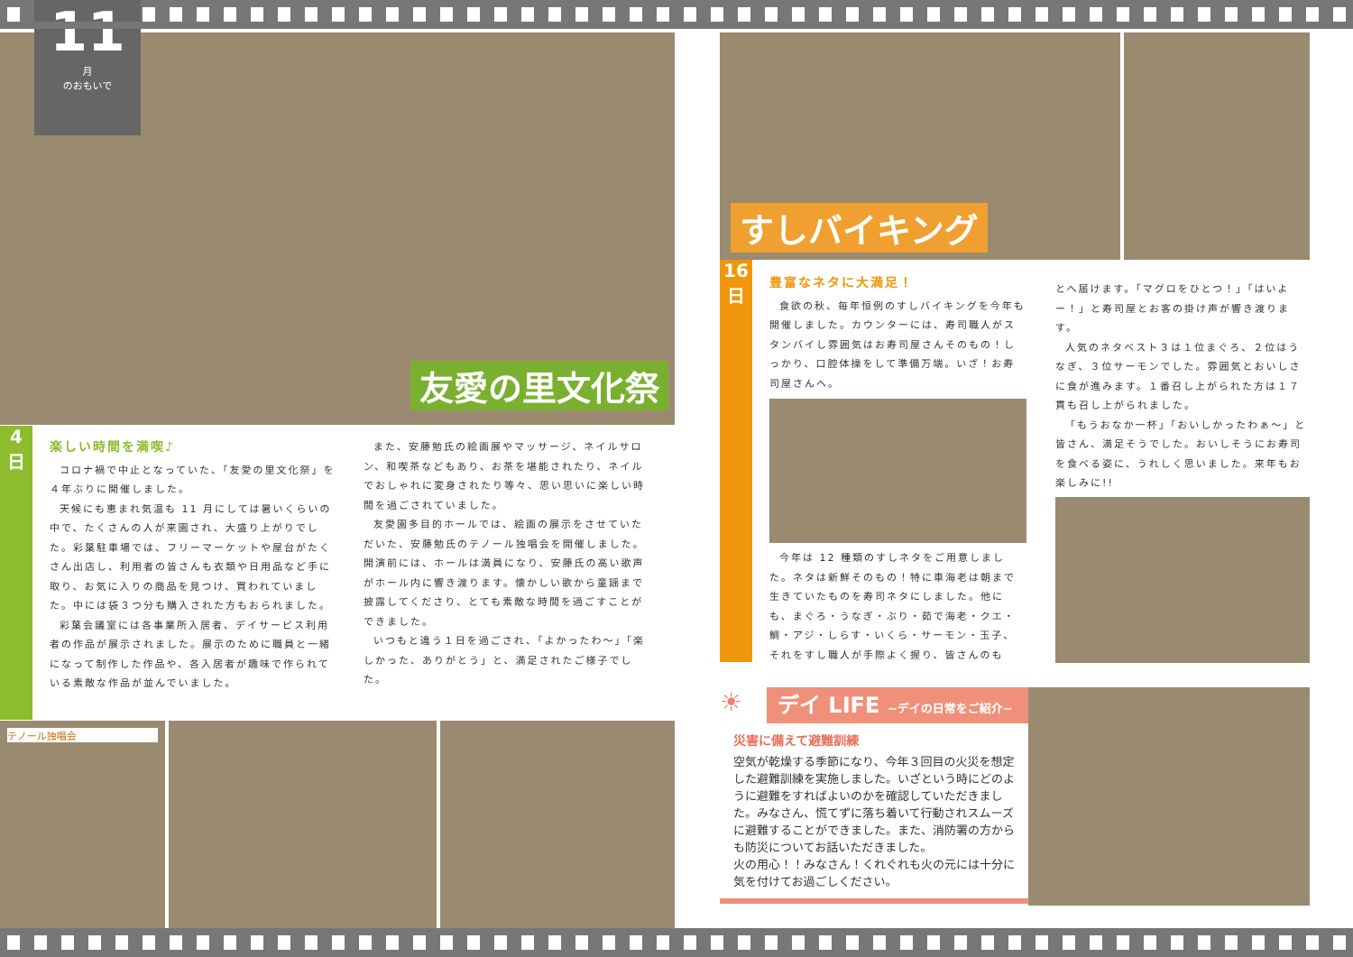11
月
のおもいで
友愛の里文化祭
4
日
楽しい時間を満喫♪
コロナ禍で中止となっていた、「友愛の里文化祭」を４年ぶりに開催しました。
天候にも恵まれ気温も 11 月にしては暑いくらいの中で、たくさんの人が来園され、大盛り上がりでした。彩葉駐車場では、フリーマーケットや屋台がたくさん出店し、利用者の皆さんも衣類や日用品など手に取り、お気に入りの商品を見つけ、買われていました。中には袋３つ分も購入された方もおられました。
彩葉会議室には各事業所入居者、デイサービス利用者の作品が展示されました。展示のために職員と一緒になって制作した作品や、各入居者が趣味で作られている素敵な作品が並んでいました。
また、安藤勉氏の絵画展やマッサージ、ネイルサロン、和喫茶などもあり、お茶を堪能されたり、ネイルでおしゃれに変身されたり等々、思い思いに楽しい時間を過ごされていました。
友愛園多目的ホールでは、絵画の展示をさせていただいた、安藤勉氏のテノール独唱会を開催しました。開演前には、ホールは満員になり、安藤氏の高い歌声がホール内に響き渡ります。懐かしい歌から童謡まで披露してくださり、とても素敵な時間を過ごすことができました。
いつもと違う１日を過ごされ、「よかったわ～」「楽しかった、ありがとう」と、満足されたご様子でした。
テノール独唱会
すしバイキング
16
日
豊富なネタに大満足！
食欲の秋、毎年恒例のすしバイキングを今年も開催しました。カウンターには、寿司職人がスタンバイし雰囲気はお寿司屋さんそのもの！しっかり、口腔体操をして準備万端。いざ！お寿司屋さんへ。
今年は 12 種類のすしネタをご用意しました。ネタは新鮮そのもの！特に車海老は朝まで生きていたものを寿司ネタにしました。他にも、まぐろ・うなぎ・ぶり・茹で海老・クエ・鯛・アジ・しらす・いくら・サーモン・玉子、それをすし職人が手際よく握り、皆さんのも
とへ届けます。「マグロをひとつ！」「はいよー！」と寿司屋とお客の掛け声が響き渡ります。
人気のネタベスト３は１位まぐろ、２位はうなぎ、３位サーモンでした。雰囲気とおいしさに食が進みます。１番召し上がられた方は１７貫も召し上がられました。
「もうおなか一杯」「おいしかったわぁ～」と皆さん、満足そうでした。おいしそうにお寿司を食べる姿に、うれしく思いました。来年もお楽しみに!!
☀
デイ LIFE ~デイの日常をご紹介~
災害に備えて避難訓練
空気が乾燥する季節になり、今年３回目の火災を想定した避難訓練を実施しました。いざという時にどのように避難をすればよいのかを確認していただきました。みなさん、慌てずに落ち着いて行動されスムーズに避難することができました。また、消防署の方からも防災についてお話いただきました。
火の用心！！みなさん！くれぐれも火の元には十分に気を付けてお過ごしください。